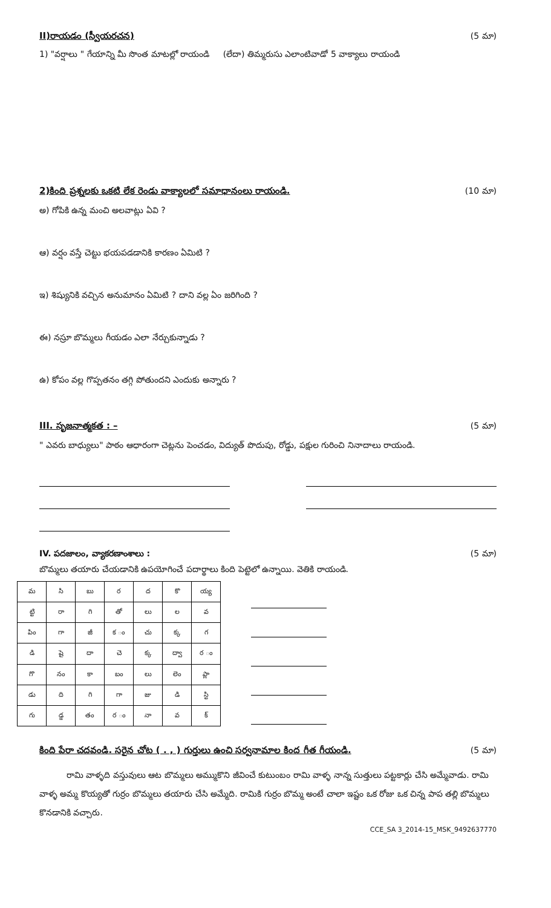II)రాయడం (స్వీయరచన) (5 మా)
1) "వర్షాలు " గేయాన్ని మీ సొంత మాటల్లో రాయండి (లేదా) తిమ్మరుసు ఎలాంటివాడో 5 వాక్యాలు రాయండి
2)కింది ప్రశ్నలకు ఒకటి లేక రెండు వాక్యాలలో సమాధానంలు రాయండి.
(10 మా)
అ) గోపికి ఉన్న మంచి అలవాట్లు ఏవి ?
ఆ) వర్షం వస్తే చెట్టు భయపడడానికి కారణం ఏమిటి ?
ఇ) శిష్యునికి వచ్చిన అనుమానం ఏమిటి ? దాని వల్ల ఏం జరిగింది ?
ఈ) నస్రూ బొమ్మలు గీయడం ఎలా నేర్చుకున్నాడు ?
ఉ) కోపం వల్ల గొప్పతనం తగ్గి పోతుందని ఎందుకు అన్నారు ?
III. సృజనాత్మకత : – (5 మా)
" ఎవరు బాధ్యులు" పాఠం ఆధారంగా చెట్లను పెంచడం, విద్యుత్ పొదుపు, రోడ్డు, పక్షుల గురించి నినాదాలు రాయండి.
IV. పదజాలం, వ్యాకరణాంశాలు : (5 మా)
బొమ్మలు తయారు చేయడానికి ఉపయోగించే పదార్థాలు కింది పెట్టెలో ఉన్నాయి. వెతికి రాయండి.
| మ | సి | బు | ర | ద | కొ | య్య |
| ట్టి | రా | గి | తో | లు | ల | వ |
| పిం | గా | జీ | క ం | చు | క్క | గ |
| డి | షై | దా | చె | క్క | ద్వా | ర ం |
| గొ | నం | కా | బం | లు | లెం | ప్లా |
| డు | ది | గి | గా | జు | డి | స్టి |
| గు | డ్డ | తం | ర ం | నా | వ | క్ |
కింది పేరా చదవండి. సరైన చోట ( . , ) గుర్తులు ఉంచి సర్వనామాల కింద గీత గీయండి.
(5 మా)
రామి వాళ్ళది వస్తువులు ఆట బొమ్మలు అమ్ముకొని జీవించే కుటుంబం రామి వాళ్ళ నాన్న సుత్తులు పట్టకార్లు చేసి అమ్మేవాడు. రామి వాళ్ళ అమ్మ కొయ్యతో గుర్రం బొమ్మలు తయారు చేసి అమ్మేది. రామికి గుర్రం బొమ్మ అంటే చాలా ఇష్టం ఒక రోజు ఒక చిన్న పాప తల్లి బొమ్మలు కొనడానికి వచ్చారు.
CCE_SA 3_2014-15_MSK_9492637770